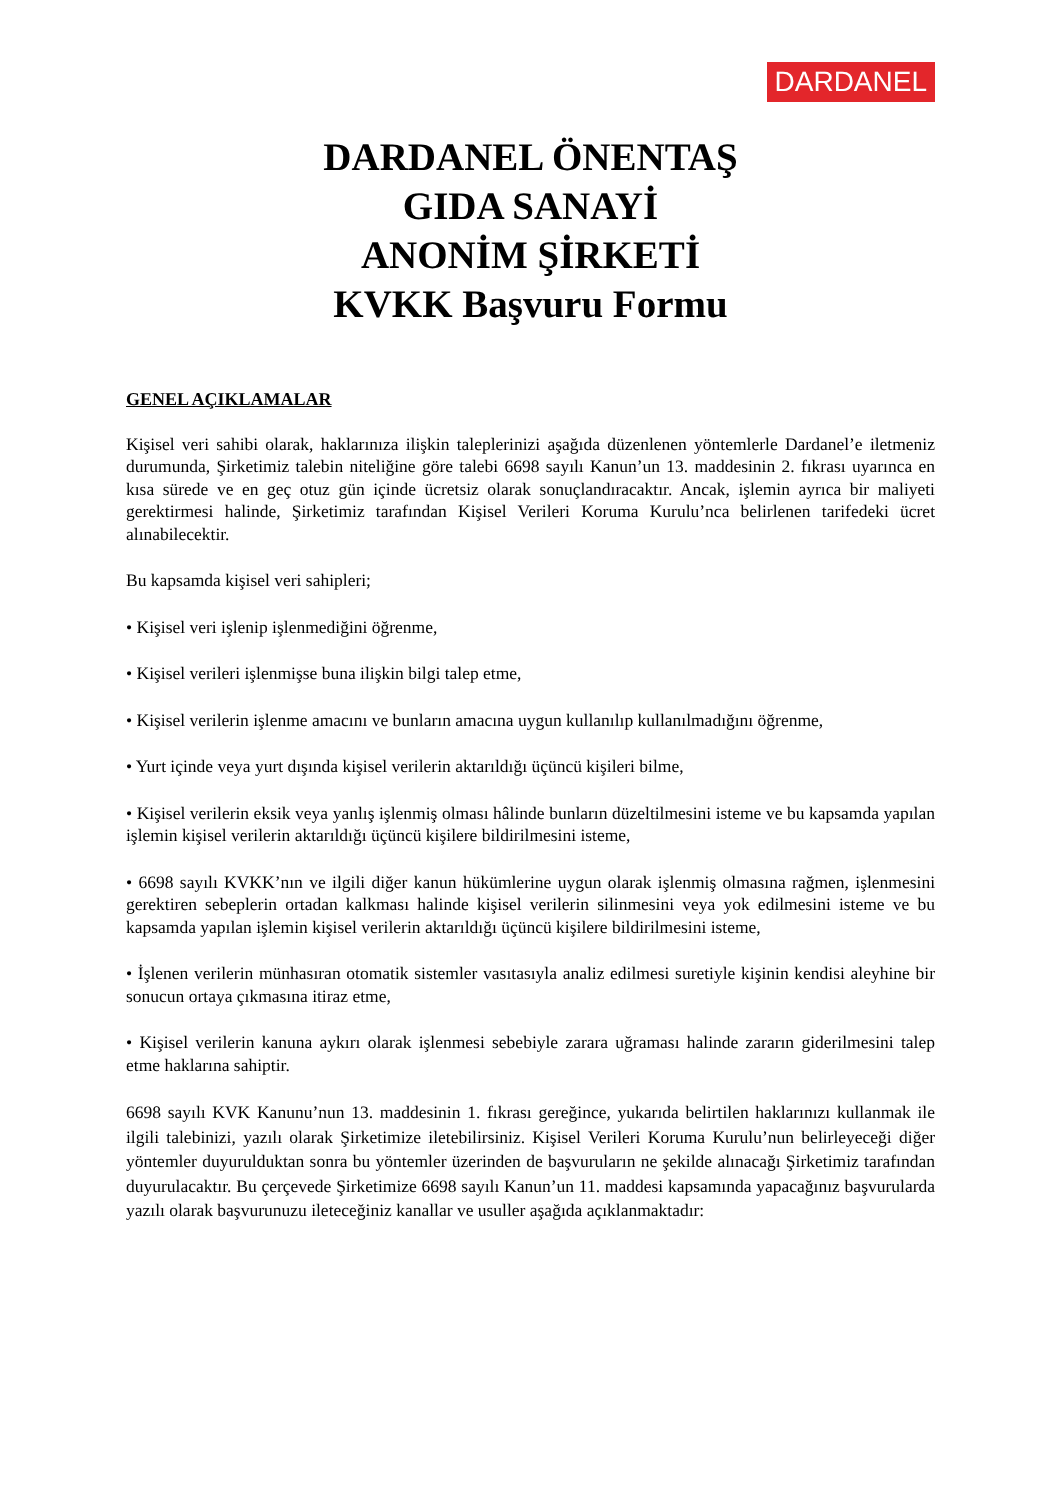DARDANEL
DARDANEL ÖNENTAŞ
GIDA SANAYİ
ANONİM ŞİRKETİ
KVKK Başvuru Formu
GENEL AÇIKLAMALAR
Kişisel veri sahibi olarak, haklarınıza ilişkin taleplerinizi aşağıda düzenlenen yöntemlerle Dardanel’e iletmeniz durumunda, Şirketimiz talebin niteliğine göre talebi 6698 sayılı Kanun’un 13. maddesinin 2. fıkrası uyarınca en kısa sürede ve en geç otuz gün içinde ücretsiz olarak sonuçlandıracaktır. Ancak, işlemin ayrıca bir maliyeti gerektirmesi halinde, Şirketimiz tarafından Kişisel Verileri Koruma Kurulu’nca belirlenen tarifedeki ücret alınabilecektir.
Bu kapsamda kişisel veri sahipleri;
• Kişisel veri işlenip işlenmediğini öğrenme,
• Kişisel verileri işlenmişse buna ilişkin bilgi talep etme,
• Kişisel verilerin işlenme amacını ve bunların amacına uygun kullanılıp kullanılmadığını öğrenme,
• Yurt içinde veya yurt dışında kişisel verilerin aktarıldığı üçüncü kişileri bilme,
• Kişisel verilerin eksik veya yanlış işlenmiş olması hâlinde bunların düzeltilmesini isteme ve bu kapsamda yapılan işlemin kişisel verilerin aktarıldığı üçüncü kişilere bildirilmesini isteme,
• 6698 sayılı KVKK’nın ve ilgili diğer kanun hükümlerine uygun olarak işlenmiş olmasına rağmen, işlenmesini gerektiren sebeplerin ortadan kalkması halinde kişisel verilerin silinmesini veya yok edilmesini isteme ve bu kapsamda yapılan işlemin kişisel verilerin aktarıldığı üçüncü kişilere bildirilmesini isteme,
• İşlenen verilerin münhasıran otomatik sistemler vasıtasıyla analiz edilmesi suretiyle kişinin kendisi aleyhine bir sonucun ortaya çıkmasına itiraz etme,
• Kişisel verilerin kanuna aykırı olarak işlenmesi sebebiyle zarara uğraması halinde zararın giderilmesini talep etme haklarına sahiptir.
6698 sayılı KVK Kanunu’nun 13. maddesinin 1. fıkrası gereğince, yukarıda belirtilen haklarınızı kullanmak ile ilgili talebinizi, yazılı olarak Şirketimize iletebilirsiniz. Kişisel Verileri Koruma Kurulu’nun belirleyeceği diğer yöntemler duyurulduktan sonra bu yöntemler üzerinden de başvuruların ne şekilde alınacağı Şirketimiz tarafından duyurulacaktır. Bu çerçevede Şirketimize 6698 sayılı Kanun’un 11. maddesi kapsamında yapacağınız başvurularda yazılı olarak başvurunuzu ileteceğiniz kanallar ve usuller aşağıda açıklanmaktadır: